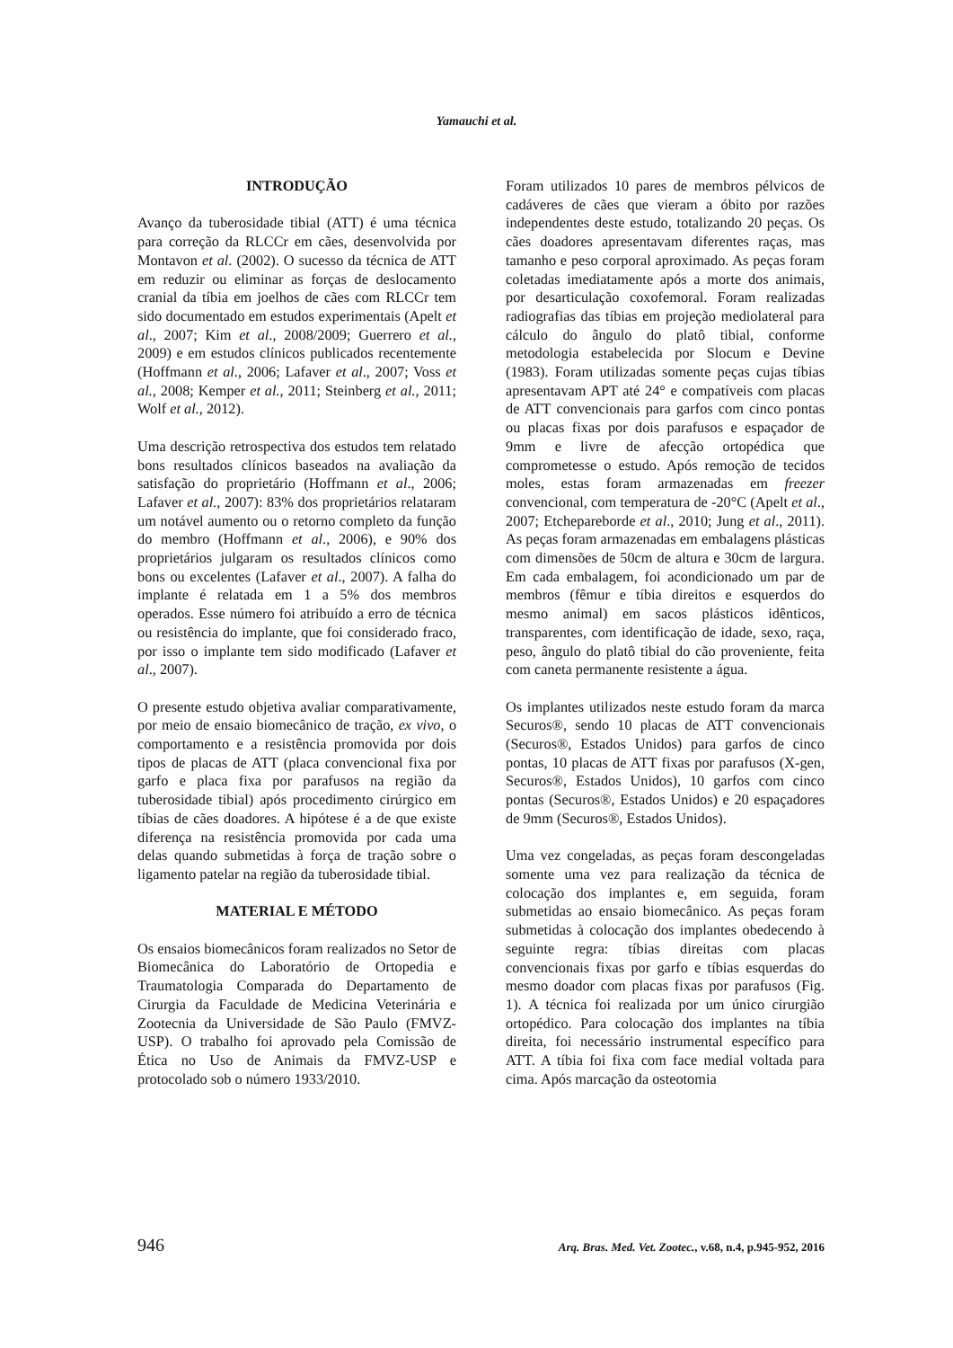Yamauchi et al.
INTRODUÇÃO
Avanço da tuberosidade tibial (ATT) é uma técnica para correção da RLCCr em cães, desenvolvida por Montavon et al. (2002). O sucesso da técnica de ATT em reduzir ou eliminar as forças de deslocamento cranial da tíbia em joelhos de cães com RLCCr tem sido documentado em estudos experimentais (Apelt et al., 2007; Kim et al., 2008/2009; Guerrero et al., 2009) e em estudos clínicos publicados recentemente (Hoffmann et al., 2006; Lafaver et al., 2007; Voss et al., 2008; Kemper et al., 2011; Steinberg et al., 2011; Wolf et al., 2012).
Uma descrição retrospectiva dos estudos tem relatado bons resultados clínicos baseados na avaliação da satisfação do proprietário (Hoffmann et al., 2006; Lafaver et al., 2007): 83% dos proprietários relataram um notável aumento ou o retorno completo da função do membro (Hoffmann et al., 2006), e 90% dos proprietários julgaram os resultados clínicos como bons ou excelentes (Lafaver et al., 2007). A falha do implante é relatada em 1 a 5% dos membros operados. Esse número foi atribuído a erro de técnica ou resistência do implante, que foi considerado fraco, por isso o implante tem sido modificado (Lafaver et al., 2007).
O presente estudo objetiva avaliar comparativamente, por meio de ensaio biomecânico de tração, ex vivo, o comportamento e a resistência promovida por dois tipos de placas de ATT (placa convencional fixa por garfo e placa fixa por parafusos na região da tuberosidade tibial) após procedimento cirúrgico em tíbias de cães doadores. A hipótese é a de que existe diferença na resistência promovida por cada uma delas quando submetidas à força de tração sobre o ligamento patelar na região da tuberosidade tibial.
MATERIAL E MÉTODO
Os ensaios biomecânicos foram realizados no Setor de Biomecânica do Laboratório de Ortopedia e Traumatologia Comparada do Departamento de Cirurgia da Faculdade de Medicina Veterinária e Zootecnia da Universidade de São Paulo (FMVZ-USP). O trabalho foi aprovado pela Comissão de Ética no Uso de Animais da FMVZ-USP e protocolado sob o número 1933/2010.
Foram utilizados 10 pares de membros pélvicos de cadáveres de cães que vieram a óbito por razões independentes deste estudo, totalizando 20 peças. Os cães doadores apresentavam diferentes raças, mas tamanho e peso corporal aproximado. As peças foram coletadas imediatamente após a morte dos animais, por desarticulação coxofemoral. Foram realizadas radiografias das tíbias em projeção mediolateral para cálculo do ângulo do platô tibial, conforme metodologia estabelecida por Slocum e Devine (1983). Foram utilizadas somente peças cujas tíbias apresentavam APT até 24° e compatíveis com placas de ATT convencionais para garfos com cinco pontas ou placas fixas por dois parafusos e espaçador de 9mm e livre de afecção ortopédica que comprometesse o estudo. Após remoção de tecidos moles, estas foram armazenadas em freezer convencional, com temperatura de -20°C (Apelt et al., 2007; Etchepareborde et al., 2010; Jung et al., 2011). As peças foram armazenadas em embalagens plásticas com dimensões de 50cm de altura e 30cm de largura. Em cada embalagem, foi acondicionado um par de membros (fêmur e tíbia direitos e esquerdos do mesmo animal) em sacos plásticos idênticos, transparentes, com identificação de idade, sexo, raça, peso, ângulo do platô tibial do cão proveniente, feita com caneta permanente resistente a água.
Os implantes utilizados neste estudo foram da marca Securos®, sendo 10 placas de ATT convencionais (Securos®, Estados Unidos) para garfos de cinco pontas, 10 placas de ATT fixas por parafusos (X-gen, Securos®, Estados Unidos), 10 garfos com cinco pontas (Securos®, Estados Unidos) e 20 espaçadores de 9mm (Securos®, Estados Unidos).
Uma vez congeladas, as peças foram descongeladas somente uma vez para realização da técnica de colocação dos implantes e, em seguida, foram submetidas ao ensaio biomecânico. As peças foram submetidas à colocação dos implantes obedecendo à seguinte regra: tíbias direitas com placas convencionais fixas por garfo e tíbias esquerdas do mesmo doador com placas fixas por parafusos (Fig. 1). A técnica foi realizada por um único cirurgião ortopédico. Para colocação dos implantes na tíbia direita, foi necessário instrumental específico para ATT. A tíbia foi fixa com face medial voltada para cima. Após marcação da osteotomia
946 Arq. Bras. Med. Vet. Zootec., v.68, n.4, p.945-952, 2016